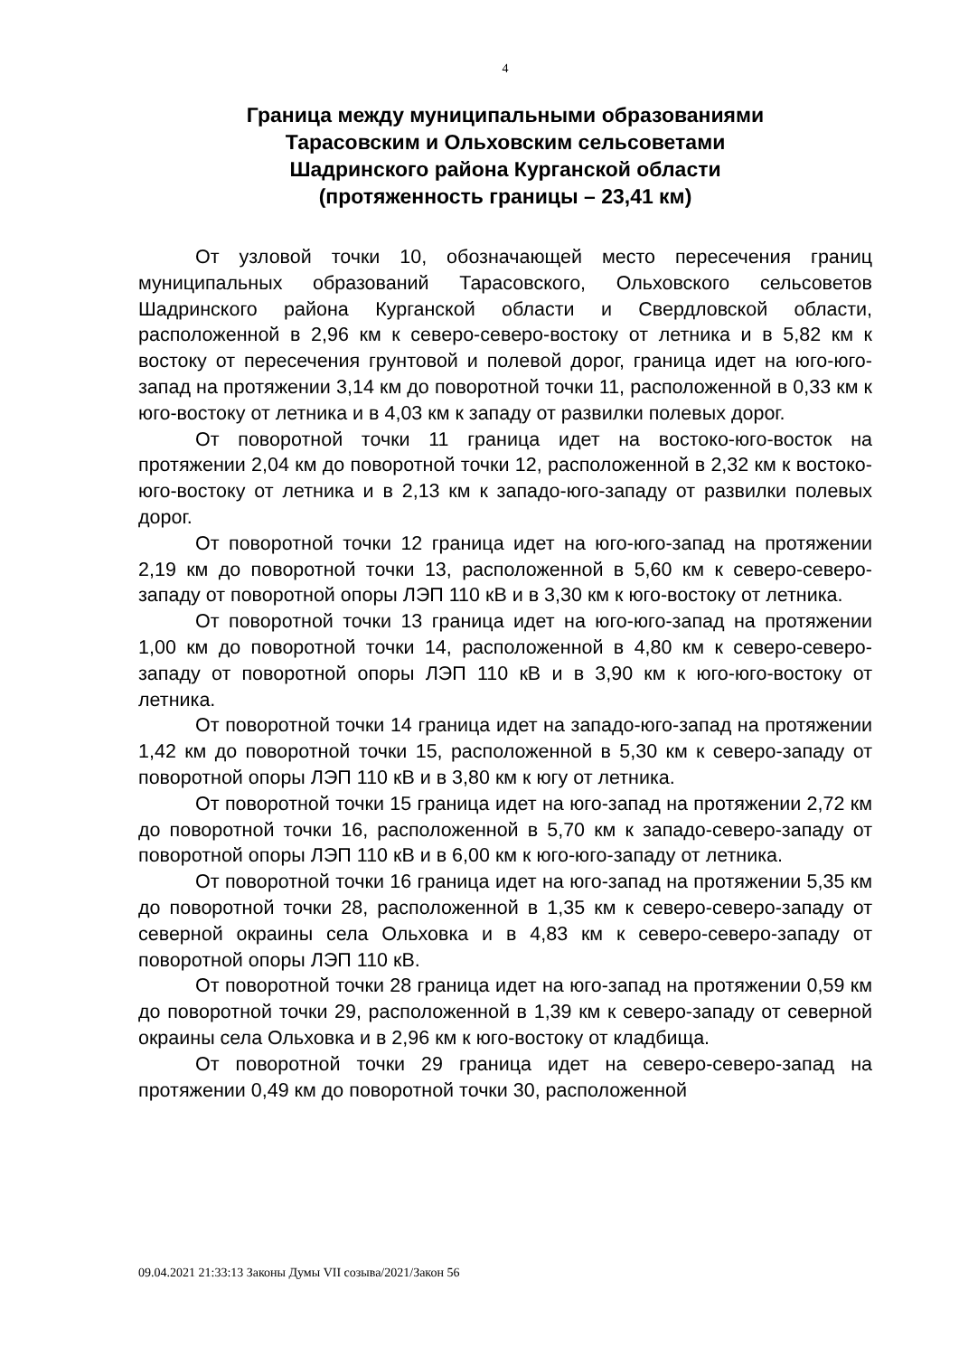4
Граница между муниципальными образованиями
Тарасовским и Ольховским сельсоветами
Шадринского района Курганской области
(протяженность границы – 23,41 км)
От узловой точки 10, обозначающей место пересечения границ муниципальных образований Тарасовского, Ольховского сельсоветов Шадринского района Курганской области и Свердловской области, расположенной в 2,96 км к северо-северо-востоку от летника и в 5,82 км к востоку от пересечения грунтовой и полевой дорог, граница идет на юго-юго-запад на протяжении 3,14 км до поворотной точки 11, расположенной в 0,33 км к юго-востоку от летника и в 4,03 км к западу от развилки полевых дорог.
От поворотной точки 11 граница идет на востоко-юго-восток на протяжении 2,04 км до поворотной точки 12, расположенной в 2,32 км к востоко-юго-востоку от летника и в 2,13 км к западо-юго-западу от развилки полевых дорог.
От поворотной точки 12 граница идет на юго-юго-запад на протяжении 2,19 км до поворотной точки 13, расположенной в 5,60 км к северо-северо-западу от поворотной опоры ЛЭП 110 кВ и в 3,30 км к юго-востоку от летника.
От поворотной точки 13 граница идет на юго-юго-запад на протяжении 1,00 км до поворотной точки 14, расположенной в 4,80 км к северо-северо-западу от поворотной опоры ЛЭП 110 кВ и в 3,90 км к юго-юго-востоку от летника.
От поворотной точки 14 граница идет на западо-юго-запад на протяжении 1,42 км до поворотной точки 15, расположенной в 5,30 км к северо-западу от поворотной опоры ЛЭП 110 кВ и в 3,80 км к югу от летника.
От поворотной точки 15 граница идет на юго-запад на протяжении 2,72 км до поворотной точки 16, расположенной в 5,70 км к западо-северо-западу от поворотной опоры ЛЭП 110 кВ и в 6,00 км к юго-юго-западу от летника.
От поворотной точки 16 граница идет на юго-запад на протяжении 5,35 км до поворотной точки 28, расположенной в 1,35 км к северо-северо-западу от северной окраины села Ольховка и в 4,83 км к северо-северо-западу от поворотной опоры ЛЭП 110 кВ.
От поворотной точки 28 граница идет на юго-запад на протяжении 0,59 км до поворотной точки 29, расположенной в 1,39 км к северо-западу от северной окраины села Ольховка и в 2,96 км к юго-востоку от кладбища.
От поворотной точки 29 граница идет на северо-северо-запад на протяжении 0,49 км до поворотной точки 30, расположенной
09.04.2021 21:33:13 Законы Думы VII созыва/2021/Закон 56